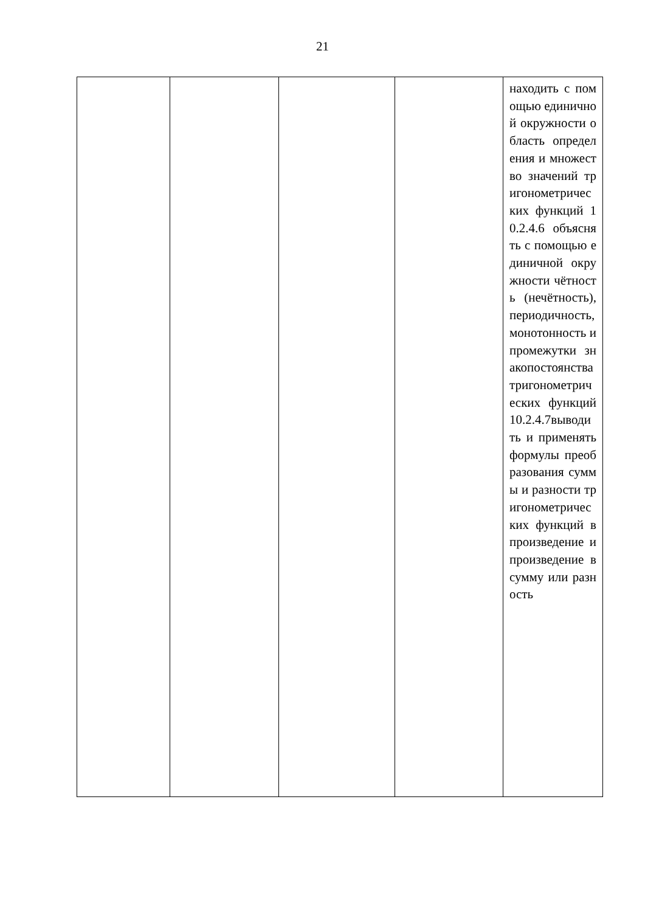21
| | | | | находить с помощью единичной окружности область определения и множество значений тригонометрических функций 10.2.4.6 объяснять с помощью единичной окружности чётность (нечётность), периодичность, монотонность и промежутки знакопостоянства тригонометрических функций 10.2.4.7выводить и применять формулы преобразования суммы и разности тригонометрических функций в произведение и произведение в сумму или разность |